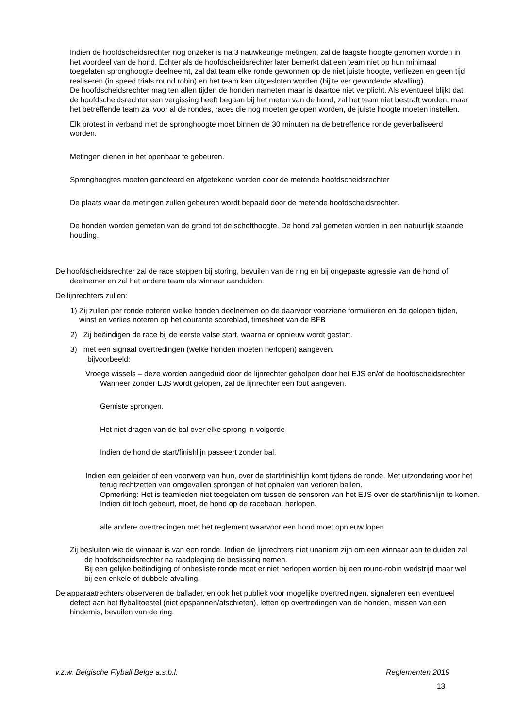Indien de hoofdscheidsrechter nog onzeker is na 3 nauwkeurige metingen, zal de laagste hoogte genomen worden in het voordeel van de hond. Echter als de hoofdscheidsrechter later bemerkt dat een team niet op hun minimaal toegelaten spronghoogte deelneemt, zal dat team elke ronde gewonnen op de niet juiste hoogte, verliezen en geen tijd realiseren (in speed trials round robin) en het team kan uitgesloten worden (bij te ver gevorderde afvalling).
De hoofdscheidsrechter mag ten allen tijden de honden nameten maar is daartoe niet verplicht. Als eventueel blijkt dat de hoofdscheidsrechter een vergissing heeft begaan bij het meten van de hond, zal het team niet bestraft worden, maar het betreffende team zal voor al de rondes, races die nog moeten gelopen worden, de juiste hoogte moeten instellen.
Elk protest in verband met de spronghoogte moet binnen de 30 minuten na de betreffende ronde geverbaliseerd worden.
Metingen dienen in het openbaar te gebeuren.
Spronghoogtes moeten genoteerd en afgetekend worden door de metende hoofdscheidsrechter
De plaats waar de metingen zullen gebeuren wordt bepaald door de metende hoofdscheidsrechter.
De honden worden gemeten van de grond tot de schofthoogte. De hond zal gemeten worden in een natuurlijk staande houding.
De hoofdscheidsrechter zal de race stoppen bij storing, bevuilen van de ring en bij ongepaste agressie van de hond of deelnemer en zal het andere team als winnaar aanduiden.
De lijnrechters zullen:
1) Zij zullen per ronde noteren welke honden deelnemen op de daarvoor voorziene formulieren en de gelopen tijden, winst en verlies noteren op het courante scoreblad, timesheet van de BFB
2) Zij beëindigen de race bij de eerste valse start, waarna er opnieuw wordt gestart.
3) met een signaal overtredingen (welke honden moeten herlopen) aangeven.
bijvoorbeeld:
Vroege wissels – deze worden aangeduid door de lijnrechter geholpen door het EJS en/of de hoofdscheidsrechter. Wanneer zonder EJS wordt gelopen, zal de lijnrechter een fout aangeven.
Gemiste sprongen.
Het niet dragen van de bal over elke sprong in volgorde
Indien de hond de start/finishlijn passeert zonder bal.
Indien een geleider of een voorwerp van hun, over de start/finishlijn komt tijdens de ronde. Met uitzondering voor het terug rechtzetten van omgevallen sprongen of het ophalen van verloren ballen.
Opmerking: Het is teamleden niet toegelaten om tussen de sensoren van het EJS over de start/finishlijn te komen. Indien dit toch gebeurt, moet, de hond op de racebaan, herlopen.
alle andere overtredingen met het reglement waarvoor een hond moet opnieuw lopen
Zij besluiten wie de winnaar is van een ronde. Indien de lijnrechters niet unaniem zijn om een winnaar aan te duiden zal de hoofdscheidsrechter na raadpleging de beslissing nemen.
Bij een gelijke beëindiging of onbesliste ronde moet er niet herlopen worden bij een round-robin wedstrijd maar wel bij een enkele of dubbele afvalling.
De apparaatrechters observeren de ballader, en ook het publiek voor mogelijke overtredingen, signaleren een eventueel defect aan het flyballtoestel (niet opspannen/afschieten), letten op overtredingen van de honden, missen van een hindernis, bevuilen van de ring.
v.z.w. Belgische Flyball Belge a.s.b.l. Reglementen 2019
13